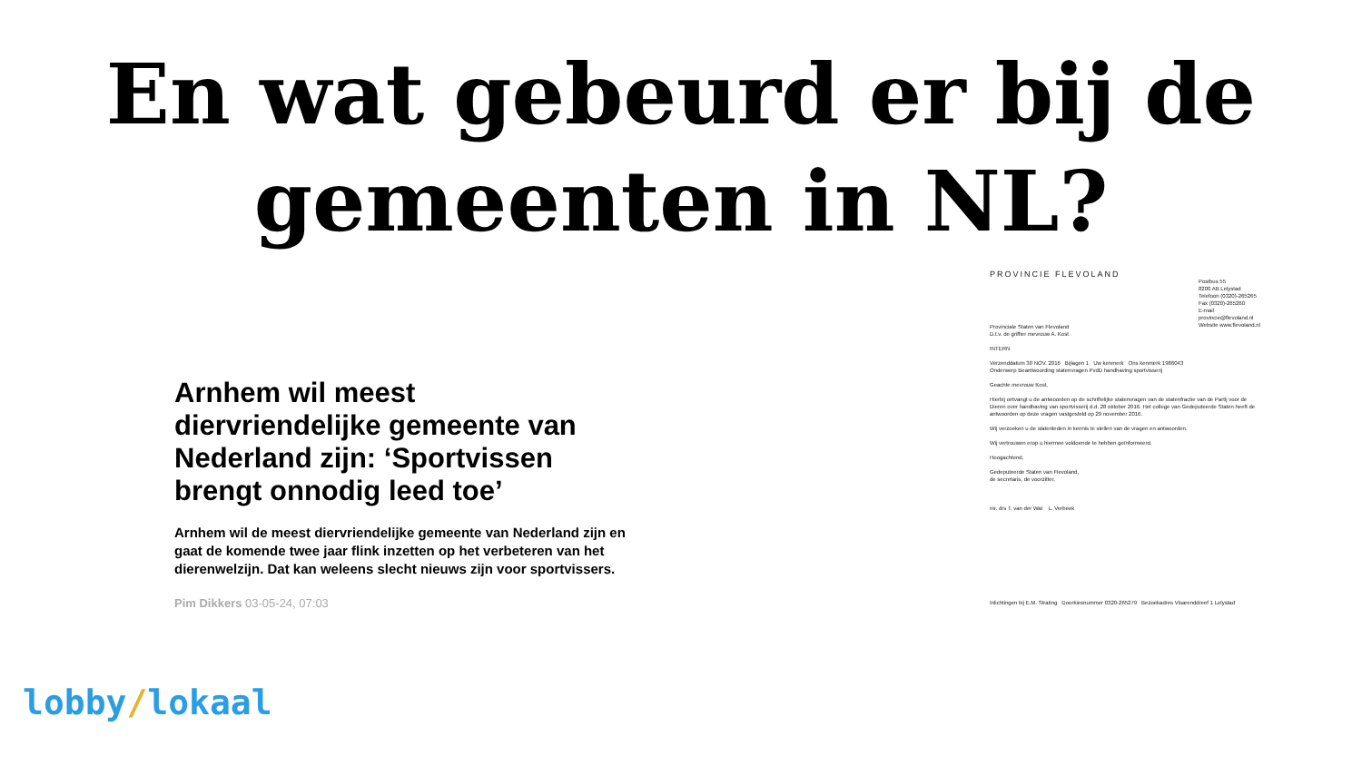En wat gebeurd er bij de
gemeenten in NL?
Arnhem wil meest diervriendelijke gemeente van Nederland zijn: ‘Sportvissen brengt onnodig leed toe’
Arnhem wil de meest diervriendelijke gemeente van Nederland zijn en gaat de komende twee jaar flink inzetten op het verbeteren van het dierenwelzijn. Dat kan weleens slecht nieuws zijn voor sportvissers.
Pim Dikkers 03-05-24, 07:03
PROVINCIE FLEVOLAND
Postbus 55
8200 AB Lelystad
Telefoon (0320)-265265
Fax (0320)-265260
E-mail provincie@flevoland.nl
Website www.flevoland.nl
Provinciale Staten van Flevoland
D.t.v. de griffier mevrouw A. Kost
INTERN
Verzenddatum 30 NOV. 2016 Bijlagen 1 Uw kenmerk Ons kenmerk 1986043
Onderwerp Beantwoording statenvragen PvdD handhaving sportvisserij
Geachte mevrouw Kost,
Hierbij ontvangt u de antwoorden op de schriftelijke statenvragen van de statenfractie van de Partij voor de Dieren over handhaving van sportvisserij d.d. 28 oktober 2016. Het college van Gedeputeerde Staten heeft de antwoorden op deze vragen vastgesteld op 29 november 2016.
Wij verzoeken u de statenleden in kennis te stellen van de vragen en antwoorden.
Wij vertrouwen erop u hiermee voldoende te hebben geïnformeerd.
Hoogachtend,
Gedeputeerde Staten van Flevoland,
de secretaris, de voorzitter,
mr. drs T. van der Wal L. Verbeek
Inlichtingen bij E.M. Strating Doorkiesnummer 0320-265279 Bezoekadres Visarenddreef 1 Lelystad
lobby/lokaal